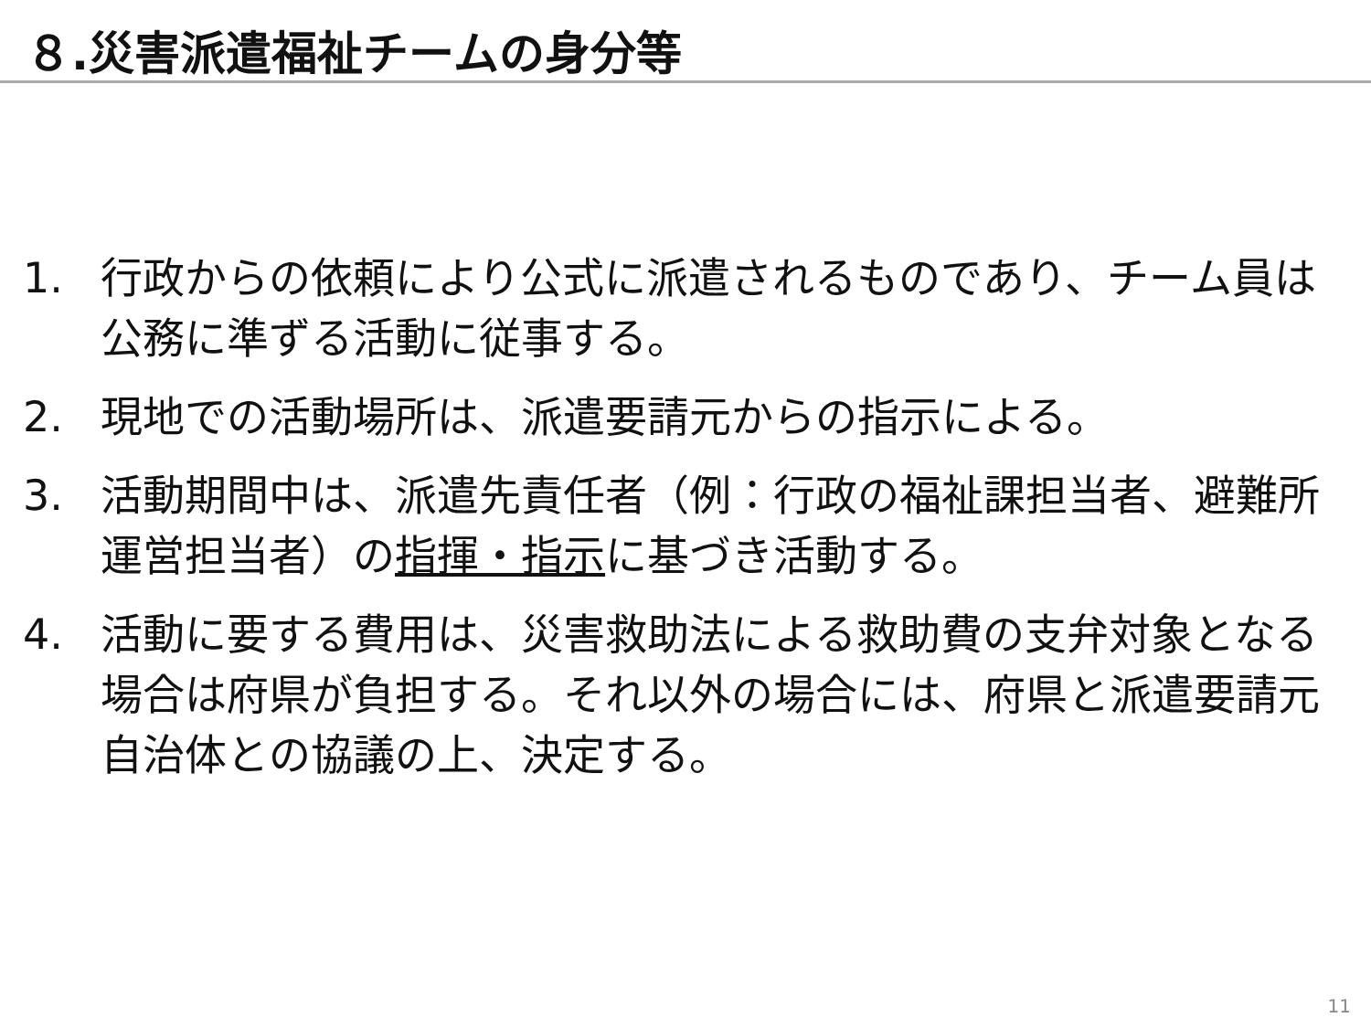８.災害派遣福祉チームの身分等
1. 行政からの依頼により公式に派遣されるものであり、チーム員は公務に準ずる活動に従事する。
2. 現地での活動場所は、派遣要請元からの指示による。
3. 活動期間中は、派遣先責任者（例：行政の福祉課担当者、避難所運営担当者）の指揮・指示に基づき活動する。
4. 活動に要する費用は、災害救助法による救助費の支弁対象となる場合は府県が負担する。それ以外の場合には、府県と派遣要請元自治体との協議の上、決定する。
11